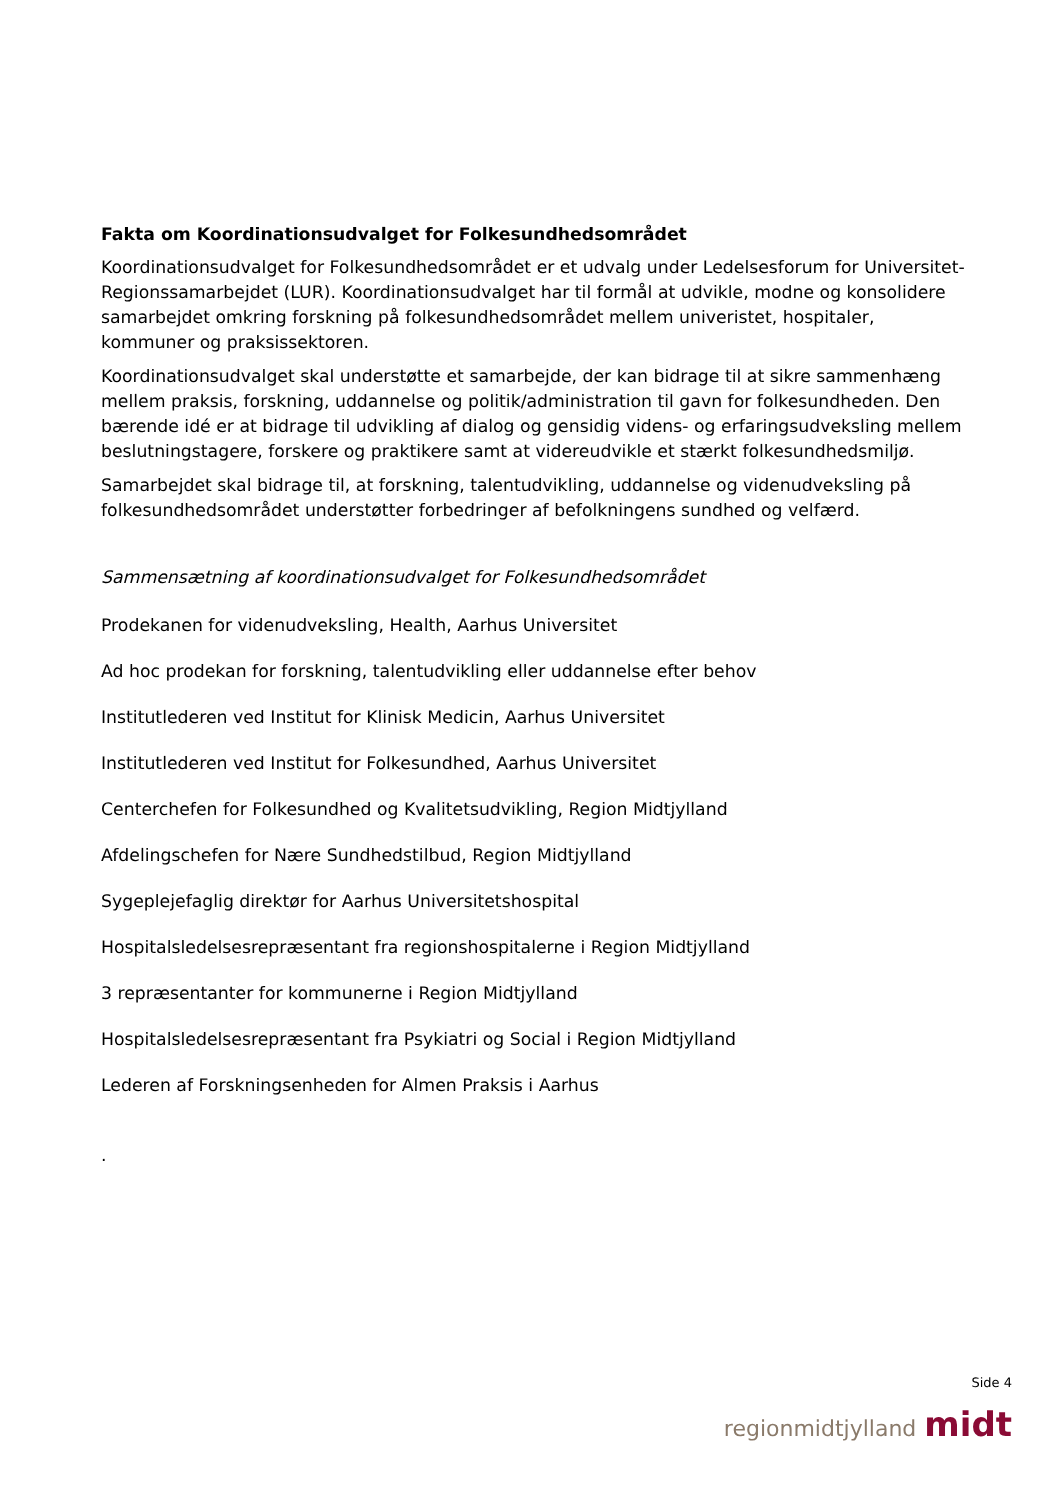Fakta om Koordinationsudvalget for Folkesundhedsområdet
Koordinationsudvalget for Folkesundhedsområdet er et udvalg under Ledelsesforum for Universitet-Regionssamarbejdet (LUR). Koordinationsudvalget har til formål at udvikle, modne og konsolidere samarbejdet omkring forskning på folkesundhedsområdet mellem univeristet, hospitaler, kommuner og praksissektoren.
Koordinationsudvalget skal understøtte et samarbejde, der kan bidrage til at sikre sammenhæng mellem praksis, forskning, uddannelse og politik/administration til gavn for folkesundheden. Den bærende idé er at bidrage til udvikling af dialog og gensidig videns- og erfaringsudveksling mellem beslutningstagere, forskere og praktikere samt at videreudvikle et stærkt folkesundhedsmiljø.
Samarbejdet skal bidrage til, at forskning, talentudvikling, uddannelse og videnudveksling på folkesundhedsområdet understøtter forbedringer af befolkningens sundhed og velfærd.
Sammensætning af koordinationsudvalget for Folkesundhedsområdet
Prodekanen for videnudveksling, Health, Aarhus Universitet
Ad hoc prodekan for forskning, talentudvikling eller uddannelse efter behov
Institutlederen ved Institut for Klinisk Medicin, Aarhus Universitet
Institutlederen ved Institut for Folkesundhed, Aarhus Universitet
Centerchefen for Folkesundhed og Kvalitetsudvikling, Region Midtjylland
Afdelingschefen for Nære Sundhedstilbud, Region Midtjylland
Sygeplejefaglig direktør for Aarhus Universitetshospital
Hospitalsledelsesrepræsentant fra regionshospitalerne i Region Midtjylland
3 repræsentanter for kommunerne i Region Midtjylland
Hospitalsledelsesrepræsentant fra Psykiatri og Social i Region Midtjylland
Lederen af Forskningsenheden for Almen Praksis i Aarhus
.
Side 4
regionmidtjylland midt